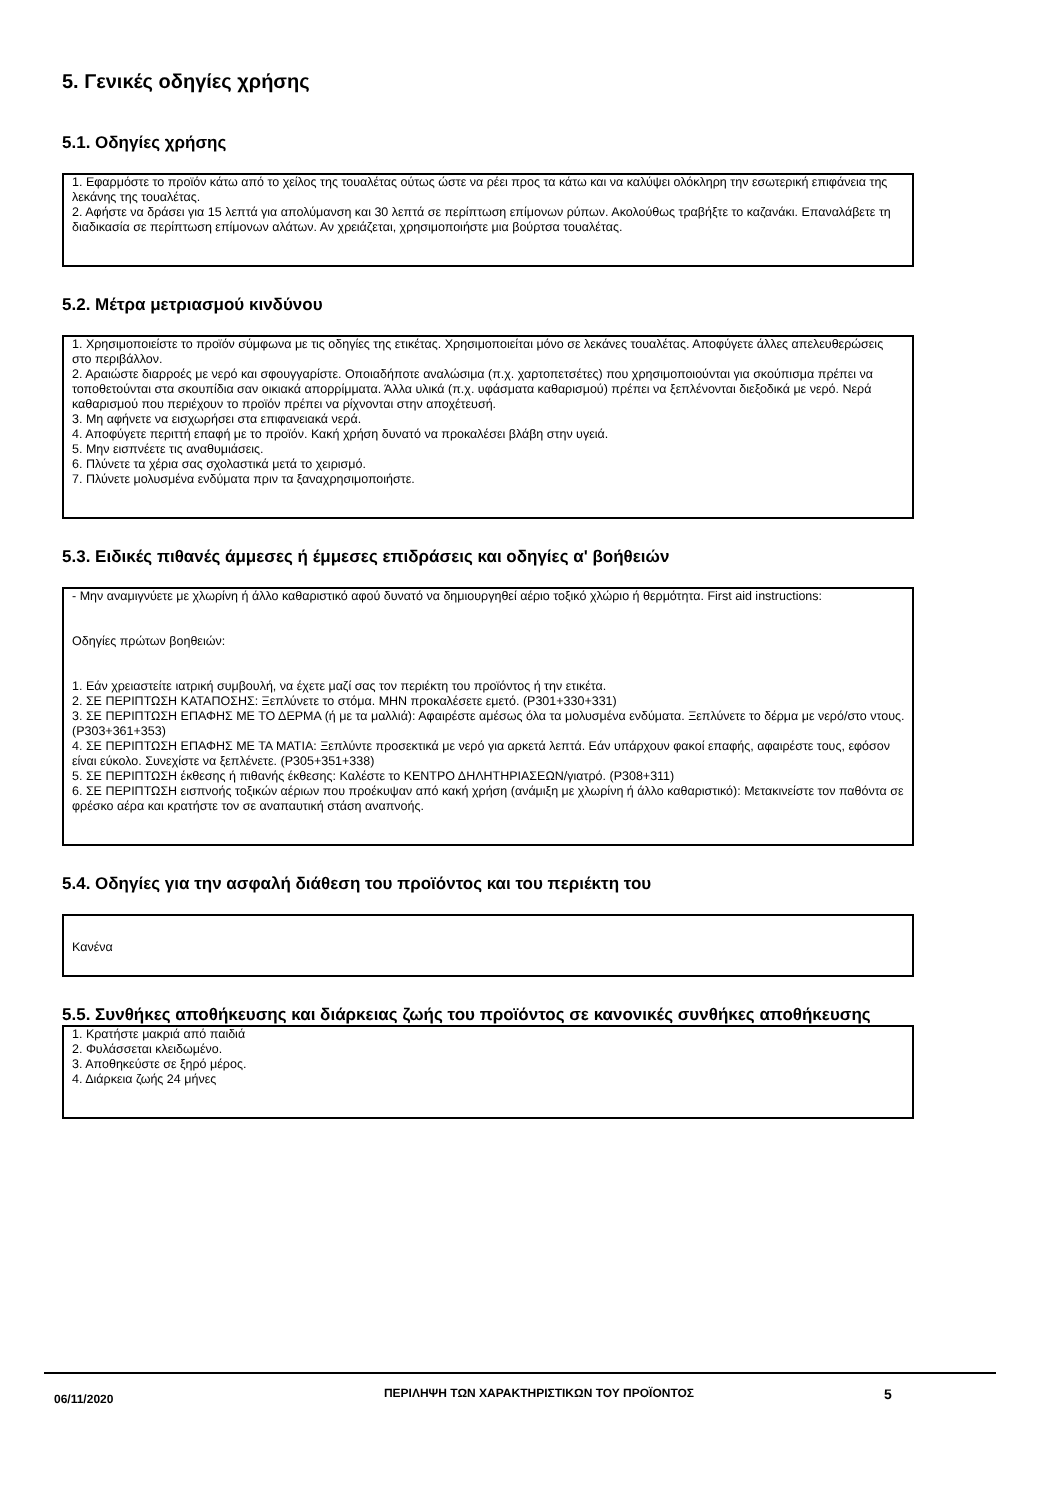5. Γενικές οδηγίες χρήσης
5.1. Οδηγίες χρήσης
1. Εφαρμόστε το προϊόν κάτω από το χείλος της τουαλέτας ούτως ώστε να ρέει προς τα κάτω και να καλύψει ολόκληρη την εσωτερική επιφάνεια της λεκάνης της τουαλέτας.
2. Αφήστε να δράσει για 15 λεπτά για απολύμανση και 30 λεπτά σε περίπτωση επίμονων ρύπων. Ακολούθως τραβήξτε το καζανάκι. Επαναλάβετε τη διαδικασία σε περίπτωση επίμονων αλάτων. Αν χρειάζεται, χρησιμοποιήστε μια βούρτσα τουαλέτας.
5.2. Μέτρα μετριασμού κινδύνου
1. Χρησιμοποιείστε το προϊόν σύμφωνα με τις οδηγίες της ετικέτας. Χρησιμοποιείται μόνο σε λεκάνες τουαλέτας. Αποφύγετε άλλες απελευθερώσεις στο περιβάλλον.
2. Αραιώστε διαρροές με νερό και σφουγγαρίστε. Οποιαδήποτε αναλώσιμα (π.χ. χαρτοπετσέτες) που χρησιμοποιούνται για σκούπισμα πρέπει να τοποθετούνται στα σκουπίδια σαν οικιακά απορρίμματα. Άλλα υλικά (π.χ. υφάσματα καθαρισμού) πρέπει να ξεπλένονται διεξοδικά με νερό. Νερά καθαρισμού που περιέχουν το προϊόν πρέπει να ρίχνονται στην αποχέτευσή.
3. Μη αφήνετε να εισχωρήσει στα επιφανειακά νερά.
4. Αποφύγετε περιττή επαφή με το προϊόν. Κακή χρήση δυνατό να προκαλέσει βλάβη στην υγειά.
5. Μην εισπνέετε τις αναθυμιάσεις.
6. Πλύνετε τα χέρια σας σχολαστικά μετά το χειρισμό.
7. Πλύνετε μολυσμένα ενδύματα πριν τα ξαναχρησιμοποιήστε.
5.3. Ειδικές πιθανές άμμεσες ή έμμεσες επιδράσεις και οδηγίες α' βοήθειών
- Μην αναμιγνύετε με χλωρίνη ή άλλο καθαριστικό αφού δυνατό να δημιουργηθεί αέριο τοξικό χλώριο ή θερμότητα. First aid instructions:
Οδηγίες πρώτων βοηθειών:
1. Εάν χρειαστείτε ιατρική συμβουλή, να έχετε μαζί σας τον περιέκτη του προϊόντος ή την ετικέτα.
2. ΣΕ ΠΕΡΙΠΤΩΣΗ ΚΑΤΑΠΟΣΗΣ: Ξεπλύνετε το στόμα. ΜΗΝ προκαλέσετε εμετό. (P301+330+331)
3. ΣΕ ΠΕΡΙΠΤΩΣΗ ΕΠΑΦΗΣ ΜΕ ΤΟ ΔΕΡΜΑ (ή με τα μαλλιά): Αφαιρέστε αμέσως όλα τα μολυσμένα ενδύματα. Ξεπλύνετε το δέρμα με νερό/στο ντους. (P303+361+353)
4. ΣΕ ΠΕΡΙΠΤΩΣΗ ΕΠΑΦΗΣ ΜΕ ΤΑ ΜΑΤΙΑ: Ξεπλύντε προσεκτικά με νερό για αρκετά λεπτά. Εάν υπάρχουν φακοί επαφής, αφαιρέστε τους, εφόσον είναι εύκολο. Συνεχίστε να ξεπλένετε. (P305+351+338)
5. ΣΕ ΠΕΡΙΠΤΩΣΗ έκθεσης ή πιθανής έκθεσης: Καλέστε το ΚΕΝΤΡΟ ΔΗΛΗΤΗΡΙΑΣΕΩΝ/γιατρό. (P308+311)
6. ΣΕ ΠΕΡΙΠΤΩΣΗ εισπνοής τοξικών αέριων που προέκυψαν από κακή χρήση (ανάμιξη με χλωρίνη ή άλλο καθαριστικό): Μετακινείστε τον παθόντα σε φρέσκο αέρα και κρατήστε τον σε αναπαυτική στάση αναπνοής.
5.4. Οδηγίες για την ασφαλή διάθεση του προϊόντος και του περιέκτη του
Κανένα
5.5. Συνθήκες αποθήκευσης και διάρκειας ζωής του προϊόντος σε κανονικές συνθήκες αποθήκευσης
1. Κρατήστε μακριά από παιδιά
2. Φυλάσσεται κλειδωμένο.
3. Αποθηκεύστε σε ξηρό μέρος.
4. Διάρκεια ζωής 24 μήνες
06/11/2020
ΠΕΡΙΛΗΨΗ ΤΩΝ ΧΑΡΑΚΤΗΡΙΣΤΙΚΩΝ ΤΟΥ ΠΡΟΪΟΝΤΟΣ
5